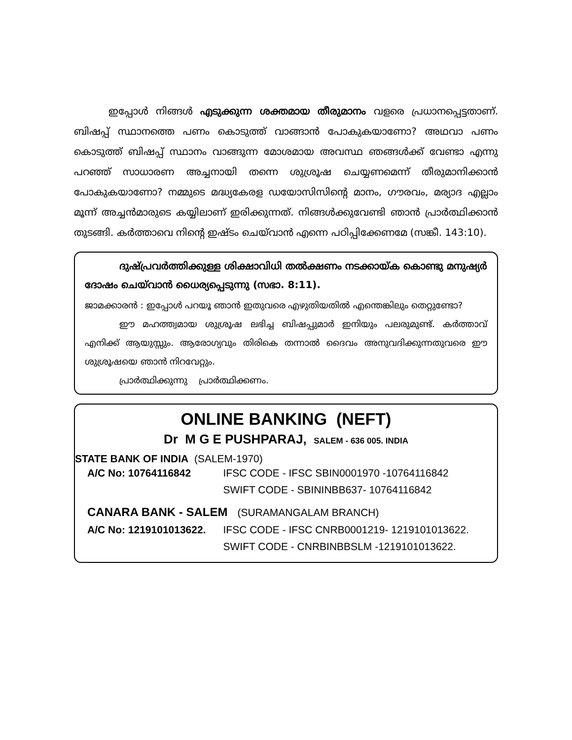ഇപ്പോൾ നിങ്ങൾ എടുക്കുന്ന ശക്തമായ തീരുമാനം വളരെ പ്രധാനപ്പെട്ടതാണ്. ബിഷപ്പ് സ്ഥാനത്തെ പണം കൊടുത്ത് വാങ്ങാൻ പോകുകയാണോ? അഥവാ പണം കൊടുത്ത് ബിഷപ്പ് സ്ഥാനം വാങ്ങുന്ന മോശമായ അവസ്ഥ ഞങ്ങൾക്ക് വേണ്ടാ എന്നു പറഞ്ഞ് സാധാരണ അച്ചനായി തന്നെ ശുശ്രൂഷ ചെയ്യണമെന്ന് തീരുമാനിക്കാൻ പോകുകയാണോ? നമ്മുടെ മദ്ധ്യകേരള ഡയോസിസിന്റെ മാനം, ഗൗരവം, മര്യാദ എല്ലാം മൂന്ന് അച്ചൻമാരുടെ കയ്യിലാണ് ഇരിക്കുന്നത്. നിങ്ങൾക്കുവേണ്ടി ഞാൻ പ്രാർത്ഥിക്കാൻ തുടങ്ങി. കർത്താവെ നിന്റെ ഇഷ്ടം ചെയ്‌വാൻ എന്നെ പഠിപ്പിക്കേണമേ (സങ്കീ. 143:10).
ദുഷ്പ്രവർത്തിക്കുള്ള ശിക്ഷാവിധി തൽക്ഷണം നടക്കായ്ക കൊണ്ടു മനുഷ്യർ ദോഷം ചെയ്‌വാൻ ധൈര്യപ്പെടുന്നു (സഭാ. 8:11).
ജാമക്കാരൻ : ഇപ്പോൾ പറയൂ ഞാൻ ഇതുവരെ എഴുതിയതിൽ എന്തെങ്കിലും തെറ്റുണ്ടോ?
ഈ മഹത്ത്വമായ ശുശ്രൂഷ ലഭിച്ച ബിഷപ്പുമാർ ഇനിയും പലരുമുണ്ട്. കർത്താവ് എനിക്ക് ആയുസ്സും. ആരോഗ്യവും തിരികെ തന്നാൽ ദൈവം അനുവദിക്കുന്നതുവരെ ഈ ശുശ്രൂഷയെ ഞാൻ നിറവേറ്റും.
പ്രാർത്ഥിക്കുന്നു പ്രാർത്ഥിക്കണം.
ONLINE BANKING (NEFT)
Dr M G E PUSHPARAJ, SALEM - 636 005. INDIA
STATE BANK OF INDIA (SALEM-1970)
| A/C No: 10764116842 | IFSC CODE - IFSC SBIN0001970 -10764116842 |
| | SWIFT CODE - SBININBB637- 10764116842 |
| CANARA BANK - SALEM (SURAMANGALAM BRANCH) | |
| A/C No: 1219101013622. | IFSC CODE - IFSC CNRB0001219- 1219101013622. |
| | SWIFT CODE - CNRBINBBSLM -1219101013622. |